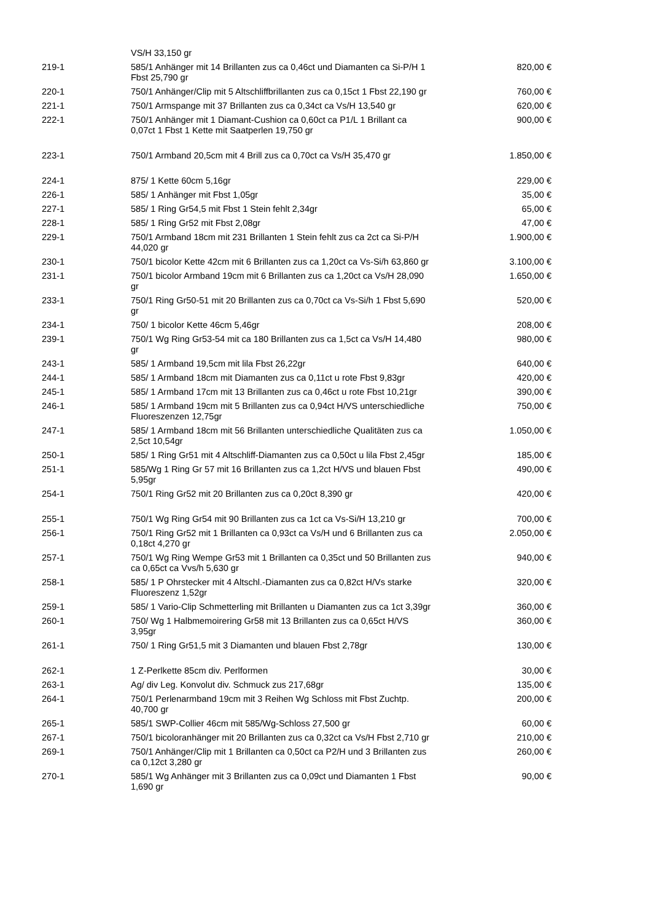| | VS/H 33,150 gr | |
| 219-1 | 585/1 Anhänger mit 14 Brillanten zus ca 0,46ct und Diamanten ca Si-P/H 1 Fbst 25,790 gr | 820,00 € |
| 220-1 | 750/1 Anhänger/Clip mit 5 Altschliffbrillanten zus ca 0,15ct 1 Fbst 22,190 gr | 760,00 € |
| 221-1 | 750/1 Armspange mit 37 Brillanten zus ca 0,34ct ca Vs/H 13,540 gr | 620,00 € |
| 222-1 | 750/1 Anhänger mit 1 Diamant-Cushion ca 0,60ct ca P1/L 1 Brillant ca 0,07ct 1 Fbst 1 Kette mit Saatperlen 19,750 gr | 900,00 € |
| 223-1 | 750/1 Armband 20,5cm mit 4 Brill zus ca 0,70ct ca Vs/H 35,470 gr | 1.850,00 € |
| 224-1 | 875/ 1 Kette 60cm 5,16gr | 229,00 € |
| 226-1 | 585/ 1 Anhänger mit Fbst 1,05gr | 35,00 € |
| 227-1 | 585/ 1 Ring Gr54,5 mit Fbst 1 Stein fehlt 2,34gr | 65,00 € |
| 228-1 | 585/ 1 Ring Gr52 mit Fbst 2,08gr | 47,00 € |
| 229-1 | 750/1 Armband 18cm mit 231 Brillanten 1 Stein fehlt zus ca 2ct ca Si-P/H 44,020 gr | 1.900,00 € |
| 230-1 | 750/1 bicolor Kette 42cm mit 6 Brillanten zus ca 1,20ct ca Vs-Si/h 63,860 gr | 3.100,00 € |
| 231-1 | 750/1 bicolor Armband 19cm mit 6 Brillanten zus ca 1,20ct ca Vs/H 28,090 gr | 1.650,00 € |
| 233-1 | 750/1 Ring Gr50-51 mit 20 Brillanten zus ca 0,70ct ca Vs-Si/h 1 Fbst 5,690 gr | 520,00 € |
| 234-1 | 750/ 1 bicolor Kette 46cm 5,46gr | 208,00 € |
| 239-1 | 750/1 Wg Ring Gr53-54 mit ca 180 Brillanten zus ca 1,5ct ca Vs/H 14,480 gr | 980,00 € |
| 243-1 | 585/ 1 Armband 19,5cm mit lila Fbst 26,22gr | 640,00 € |
| 244-1 | 585/ 1 Armband 18cm mit Diamanten zus ca 0,11ct u rote Fbst 9,83gr | 420,00 € |
| 245-1 | 585/ 1 Armband 17cm mit 13 Brillanten zus ca 0,46ct u rote Fbst 10,21gr | 390,00 € |
| 246-1 | 585/ 1 Armband 19cm mit 5 Brillanten zus ca 0,94ct H/VS unterschiedliche Fluoreszenzen 12,75gr | 750,00 € |
| 247-1 | 585/ 1 Armband 18cm mit 56 Brillanten unterschiedliche Qualitäten zus ca 2,5ct 10,54gr | 1.050,00 € |
| 250-1 | 585/ 1 Ring Gr51 mit 4 Altschliff-Diamanten zus ca 0,50ct u lila Fbst 2,45gr | 185,00 € |
| 251-1 | 585/Wg 1 Ring Gr 57 mit 16 Brillanten zus ca 1,2ct H/VS und blauen Fbst 5,95gr | 490,00 € |
| 254-1 | 750/1 Ring Gr52 mit 20 Brillanten zus ca 0,20ct 8,390 gr | 420,00 € |
| 255-1 | 750/1 Wg Ring Gr54 mit 90 Brillanten zus ca 1ct ca Vs-Si/H 13,210 gr | 700,00 € |
| 256-1 | 750/1 Ring Gr52 mit 1 Brillanten ca 0,93ct ca Vs/H und 6 Brillanten zus ca 0,18ct 4,270 gr | 2.050,00 € |
| 257-1 | 750/1 Wg Ring Wempe Gr53 mit 1 Brillanten ca 0,35ct und 50 Brillanten zus ca 0,65ct ca Vvs/h 5,630 gr | 940,00 € |
| 258-1 | 585/ 1 P Ohrstecker mit 4 Altschl.-Diamanten zus ca 0,82ct H/Vs starke Fluoreszenz 1,52gr | 320,00 € |
| 259-1 | 585/ 1 Vario-Clip Schmetterling mit Brillanten u Diamanten zus ca 1ct 3,39gr | 360,00 € |
| 260-1 | 750/ Wg 1 Halbmemoirering Gr58 mit 13 Brillanten zus ca 0,65ct H/VS 3,95gr | 360,00 € |
| 261-1 | 750/ 1 Ring Gr51,5 mit 3 Diamanten und blauen Fbst 2,78gr | 130,00 € |
| 262-1 | 1 Z-Perlkette 85cm div. Perlformen | 30,00 € |
| 263-1 | Ag/ div Leg. Konvolut div. Schmuck zus 217,68gr | 135,00 € |
| 264-1 | 750/1 Perlenarmband 19cm mit 3 Reihen Wg Schloss mit Fbst Zuchtp. 40,700 gr | 200,00 € |
| 265-1 | 585/1 SWP-Collier 46cm mit 585/Wg-Schloss 27,500 gr | 60,00 € |
| 267-1 | 750/1 bicoloranhänger mit 20 Brillanten zus ca 0,32ct ca Vs/H Fbst 2,710 gr | 210,00 € |
| 269-1 | 750/1 Anhänger/Clip mit 1 Brillanten ca 0,50ct ca P2/H und 3 Brillanten zus ca 0,12ct 3,280 gr | 260,00 € |
| 270-1 | 585/1 Wg Anhänger mit 3 Brillanten zus ca 0,09ct und Diamanten 1 Fbst 1,690 gr | 90,00 € |